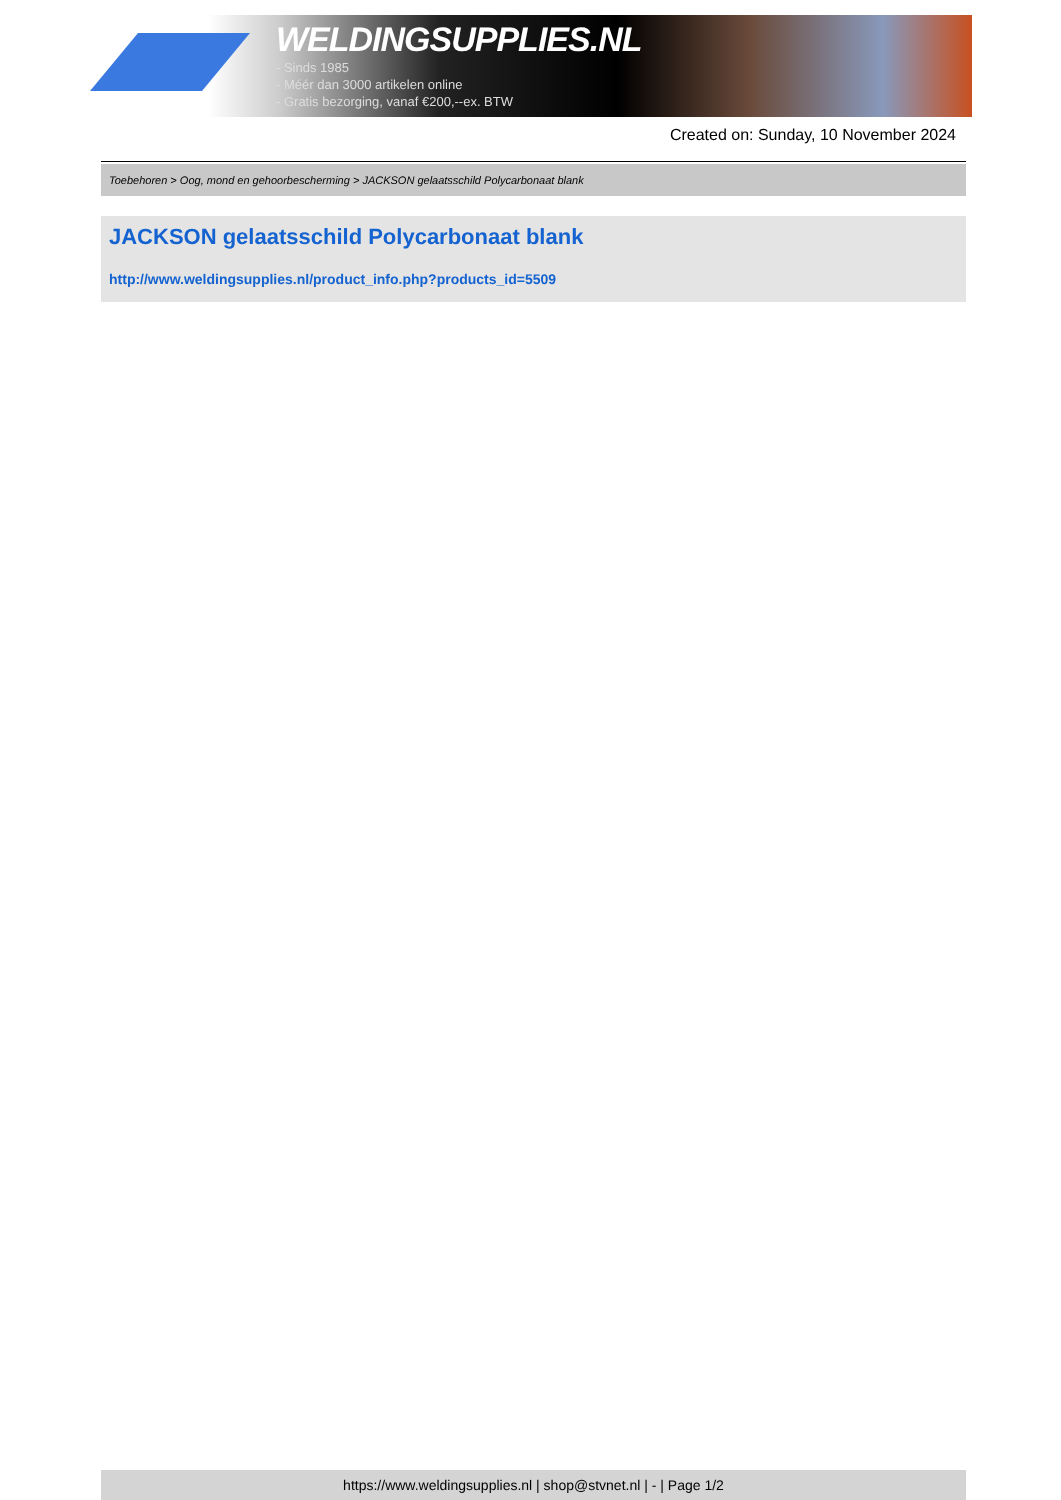WELDINGSUPPLIES.NL
- Sinds 1985
- Méér dan 3000 artikelen online
- Gratis bezorging, vanaf €200,--ex. BTW
Created on: Sunday, 10 November 2024
Toebehoren > Oog, mond en gehoorbescherming > JACKSON gelaatsschild Polycarbonaat blank
JACKSON gelaatsschild Polycarbonaat blank
http://www.weldingsupplies.nl/product_info.php?products_id=5509
https://www.weldingsupplies.nl | shop@stvnet.nl | - | Page 1/2